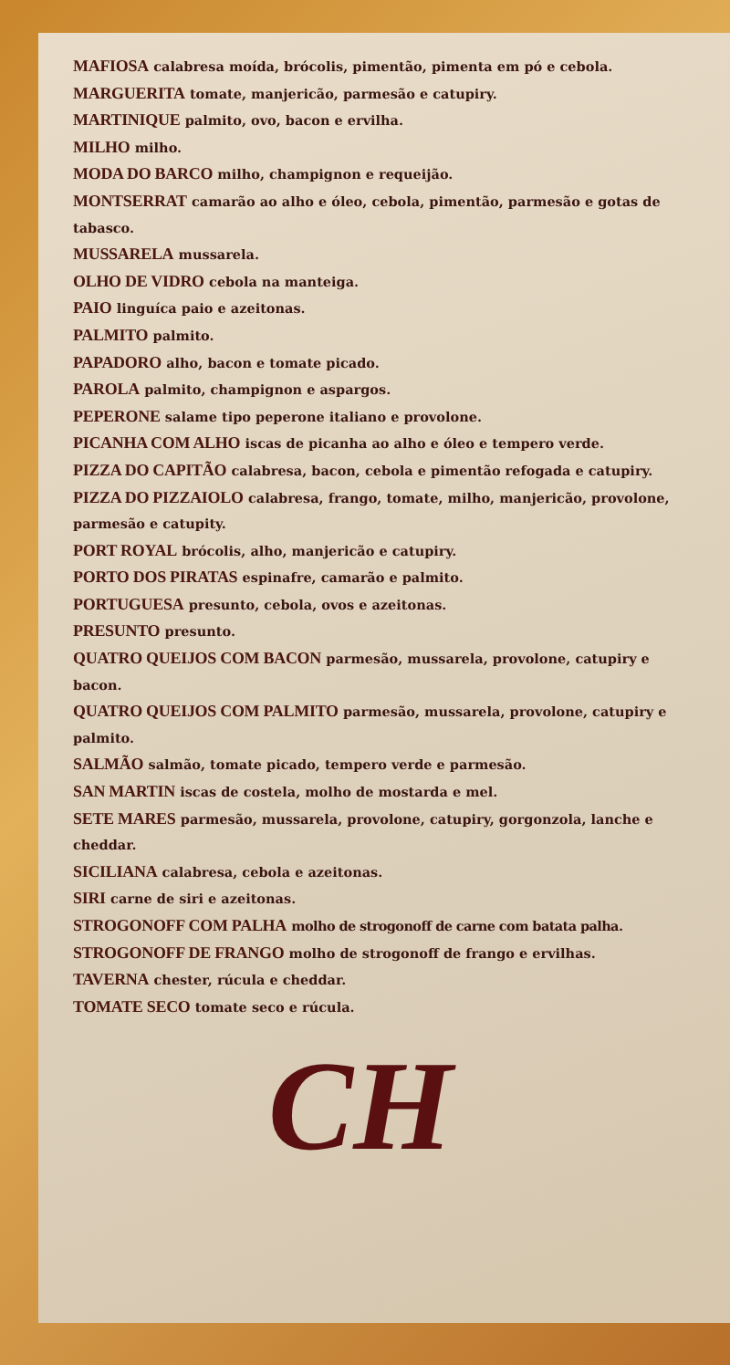MAFIOSA calabresa moída, brócolis, pimentão, pimenta em pó e cebola.
MARGUERITA tomate, manjericão, parmesão e catupiry.
MARTINIQUE palmito, ovo, bacon e ervilha.
MILHO milho.
MODA DO BARCO milho, champignon e requeijão.
MONTSERRAT camarão ao alho e óleo, cebola, pimentão, parmesão e gotas de tabasco.
MUSSARELA mussarela.
OLHO DE VIDRO cebola na manteiga.
PAIO linguíca paio e azeitonas.
PALMITO palmito.
PAPADORO alho, bacon e tomate picado.
PAROLA palmito, champignon e aspargos.
PEPERONE salame tipo peperone italiano e provolone.
PICANHA COM ALHO iscas de picanha ao alho e óleo e tempero verde.
PIZZA DO CAPITÃO calabresa, bacon, cebola e pimentão refogada e catupiry.
PIZZA DO PIZZAIOLO calabresa, frango, tomate, milho, manjericão, provolone, parmesão e catupity.
PORT ROYAL brócolis, alho, manjericão e catupiry.
PORTO DOS PIRATAS espinafre, camarão e palmito.
PORTUGUESA presunto, cebola, ovos e azeitonas.
PRESUNTO presunto.
QUATRO QUEIJOS COM BACON parmesão, mussarela, provolone, catupiry e bacon.
QUATRO QUEIJOS COM PALMITO parmesão, mussarela, provolone, catupiry e palmito.
SALMÃO salmão, tomate picado, tempero verde e parmesão.
SAN MARTIN iscas de costela, molho de mostarda e mel.
SETE MARES parmesão, mussarela, provolone, catupiry, gorgonzola, lanche e cheddar.
SICILIANA calabresa, cebola e azeitonas.
SIRI carne de siri e azeitonas.
STROGONOFF COM PALHA molho de strogonoff de carne com batata palha.
STROGONOFF DE FRANGO molho de strogonoff de frango e ervilhas.
TAVERNA chester, rúcula e cheddar.
TOMATE SECO tomate seco e rúcula.
CH